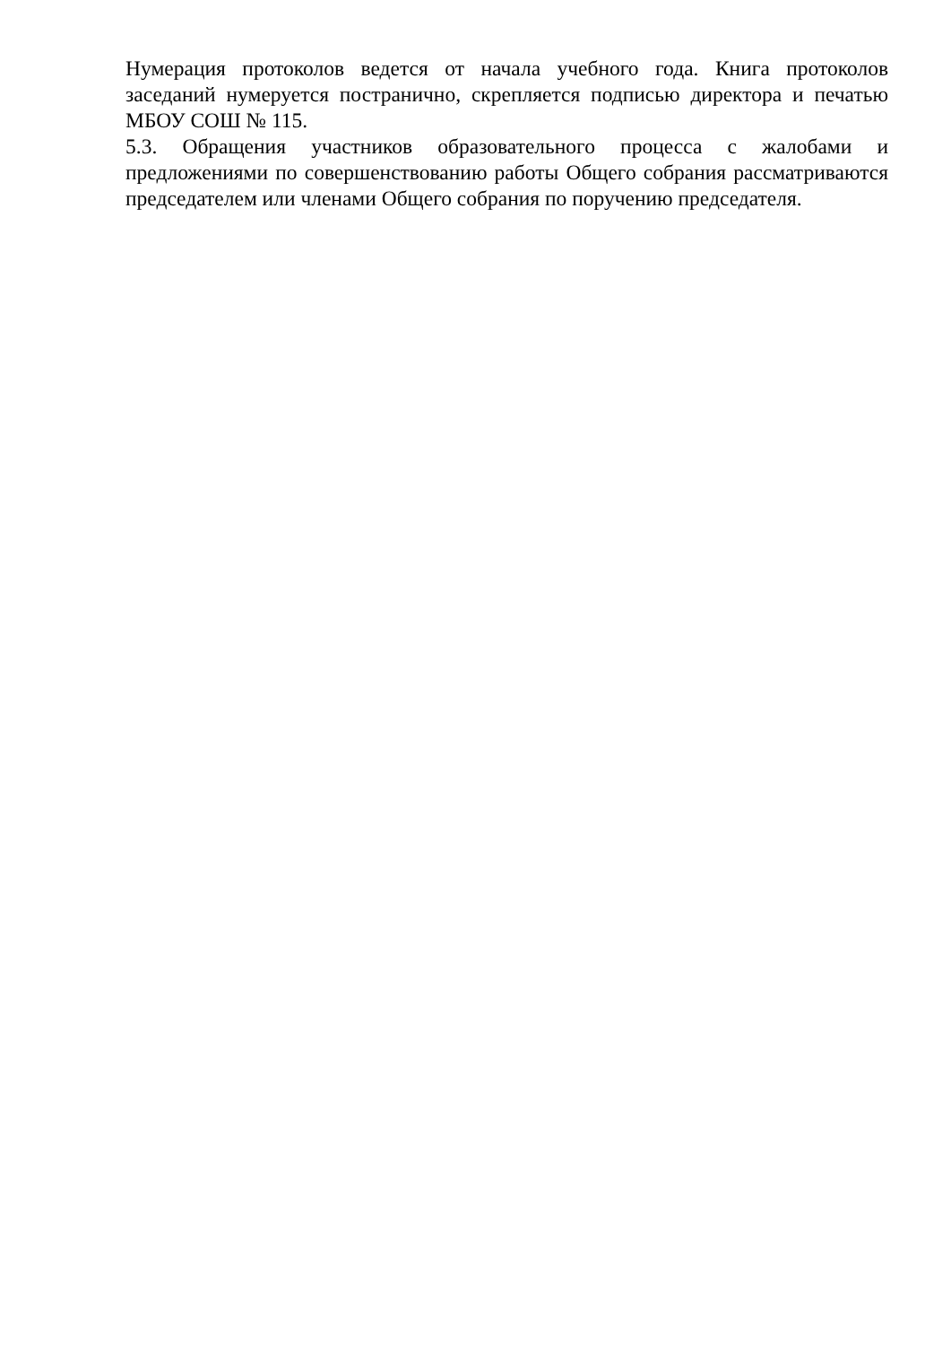Нумерация протоколов ведется от начала учебного года. Книга протоколов заседаний нумеруется постранично, скрепляется подписью директора и печатью МБОУ СОШ № 115.
5.3. Обращения участников образовательного процесса с жалобами и предложениями по совершенствованию работы Общего собрания рассматриваются председателем или членами Общего собрания по поручению председателя.